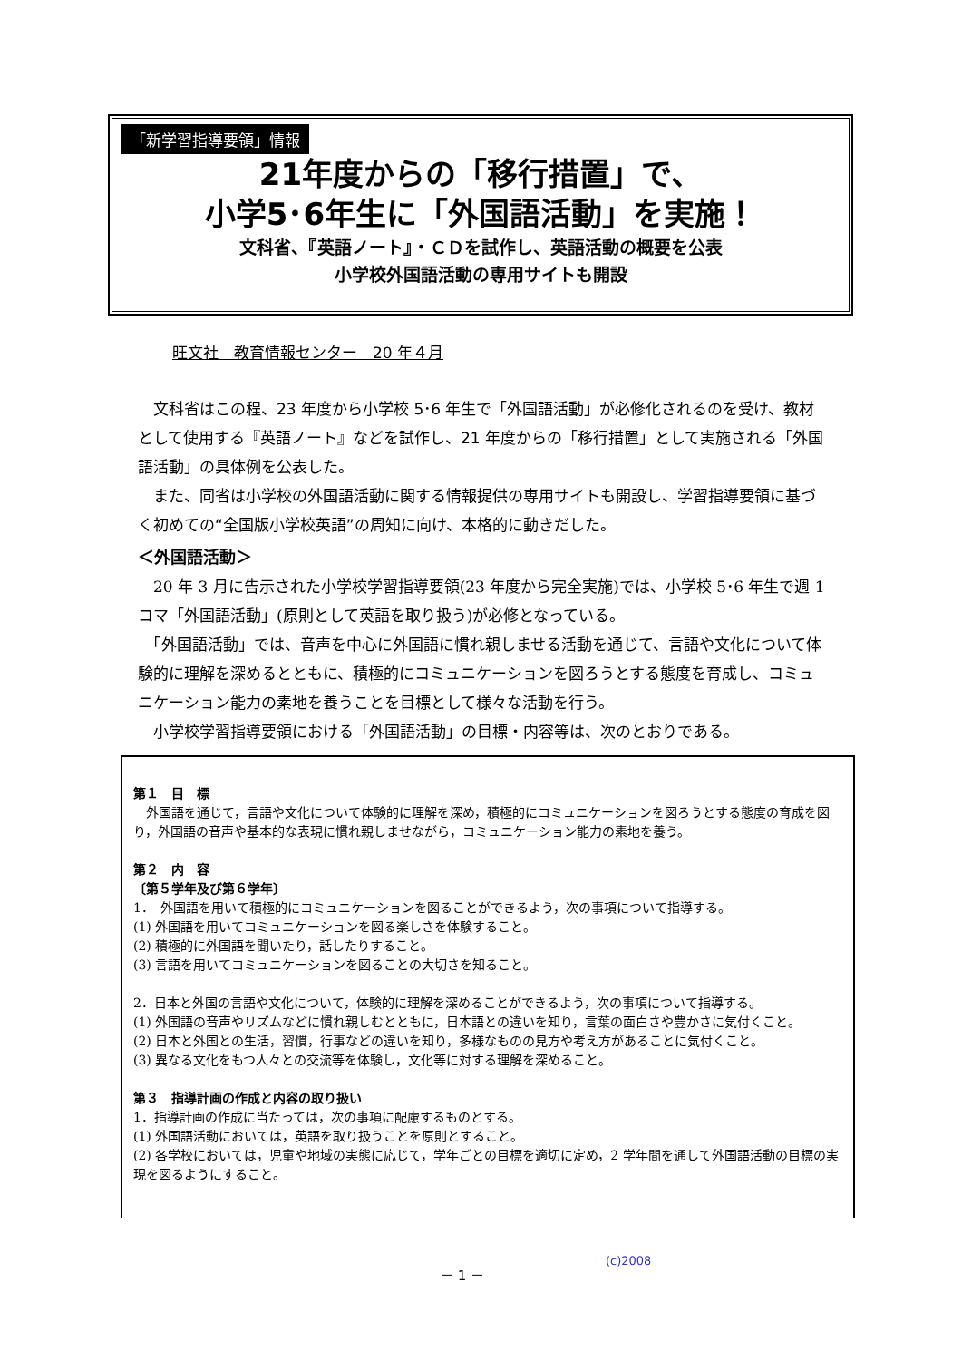「新学習指導要領」情報
21年度からの「移行措置」で、
小学5･6年生に「外国語活動」を実施！
文科省、『英語ノート』・ＣＤを試作し、英語活動の概要を公表
小学校外国語活動の専用サイトも開設
旺文社　教育情報センター　20 年４月
　文科省はこの程、23 年度から小学校 5･6 年生で「外国語活動」が必修化されるのを受け、教材として使用する『英語ノート』などを試作し、21 年度からの「移行措置」として実施される「外国語活動」の具体例を公表した。
　また、同省は小学校の外国語活動に関する情報提供の専用サイトも開設し、学習指導要領に基づく初めての“全国版小学校英語”の周知に向け、本格的に動きだした。
＜外国語活動＞
　20 年 3 月に告示された小学校学習指導要領(23 年度から完全実施)では、小学校 5･6 年生で週 1 コマ「外国語活動」(原則として英語を取り扱う)が必修となっている。
　「外国語活動」では、音声を中心に外国語に慣れ親しませる活動を通じて、言語や文化について体験的に理解を深めるとともに、積極的にコミュニケーションを図ろうとする態度を育成し、コミュニケーション能力の素地を養うことを目標として様々な活動を行う。
　小学校学習指導要領における「外国語活動」の目標・内容等は、次のとおりである。
第１　目　標
　外国語を通じて，言語や文化について体験的に理解を深め，積極的にコミュニケーションを図ろうとする態度の育成を図り，外国語の音声や基本的な表現に慣れ親しませながら，コミュニケーション能力の素地を養う。
第２　内　容
〔第５学年及び第６学年〕
1．　外国語を用いて積極的にコミュニケーションを図ることができるよう，次の事項について指導する。
(1) 外国語を用いてコミュニケーションを図る楽しさを体験すること。
(2) 積極的に外国語を聞いたり，話したりすること。
(3) 言語を用いてコミュニケーションを図ることの大切さを知ること。
2．日本と外国の言語や文化について，体験的に理解を深めることができるよう，次の事項について指導する。
(1) 外国語の音声やリズムなどに慣れ親しむとともに，日本語との違いを知り，言葉の面白さや豊かさに気付くこと。
(2) 日本と外国との生活，習慣，行事などの違いを知り，多様なものの見方や考え方があることに気付くこと。
(3) 異なる文化をもつ人々との交流等を体験し，文化等に対する理解を深めること。
第３　指導計画の作成と内容の取り扱い
1．指導計画の作成に当たっては，次の事項に配慮するものとする。
(1) 外国語活動においては，英語を取り扱うことを原則とすること。
(2) 各学校においては，児童や地域の実態に応じて，学年ごとの目標を適切に定め，2 学年間を通して外国語活動の目標の実現を図るようにすること。
－ 1 － (c)2008